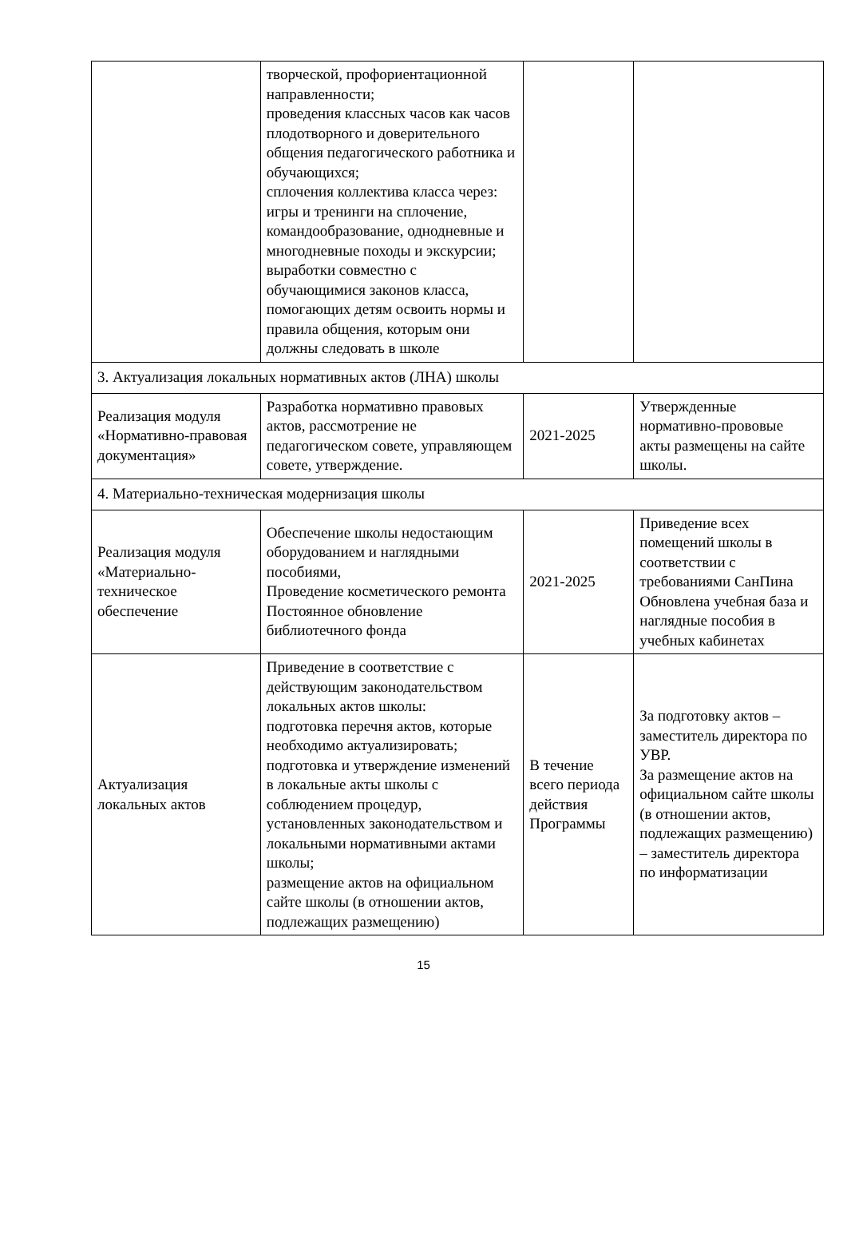| | творческой, профориентационной направленности; проведения классных часов как часов плодотворного и доверительного общения педагогического работника и обучающихся; сплочения коллектива класса через: игры и тренинги на сплочение, командообразование, однодневные и многодневные походы и экскурсии; выработки совместно с обучающимися законов класса, помогающих детям освоить нормы и правила общения, которым они должны следовать в школе | | |
| 3. Актуализация локальных нормативных актов (ЛНА) школы | | | |
| Реализация модуля «Нормативно-правовая документация» | Разработка нормативно правовых актов, рассмотрение не педагогическом совете, управляющем совете, утверждение. | 2021-2025 | Утвержденные нормативно-прововые акты размещены на сайте школы. |
| 4. Материально-техническая модернизация школы | | | |
| Реализация модуля «Материально-техническое обеспечение | Обеспечение школы недостающим оборудованием и наглядными пособиями, Проведение косметического ремонта Постоянное обновление библиотечного фонда | 2021-2025 | Приведение всех помещений школы в соответствии с требованиями СанПина Обновлена учебная база и наглядные пособия в учебных кабинетах |
| Актуализация локальных актов | Приведение в соответствие с действующим законодательством локальных актов школы: подготовка перечня актов, которые необходимо актуализировать; подготовка и утверждение изменений в локальные акты школы с соблюдением процедур, установленных законодательством и локальными нормативными актами школы; размещение актов на официальном сайте школы (в отношении актов, подлежащих размещению) | В течение всего периода действия Программы | За подготовку актов – заместитель директора по УВР. За размещение актов на официальном сайте школы (в отношении актов, подлежащих размещению) – заместитель директора по информатизации |
15